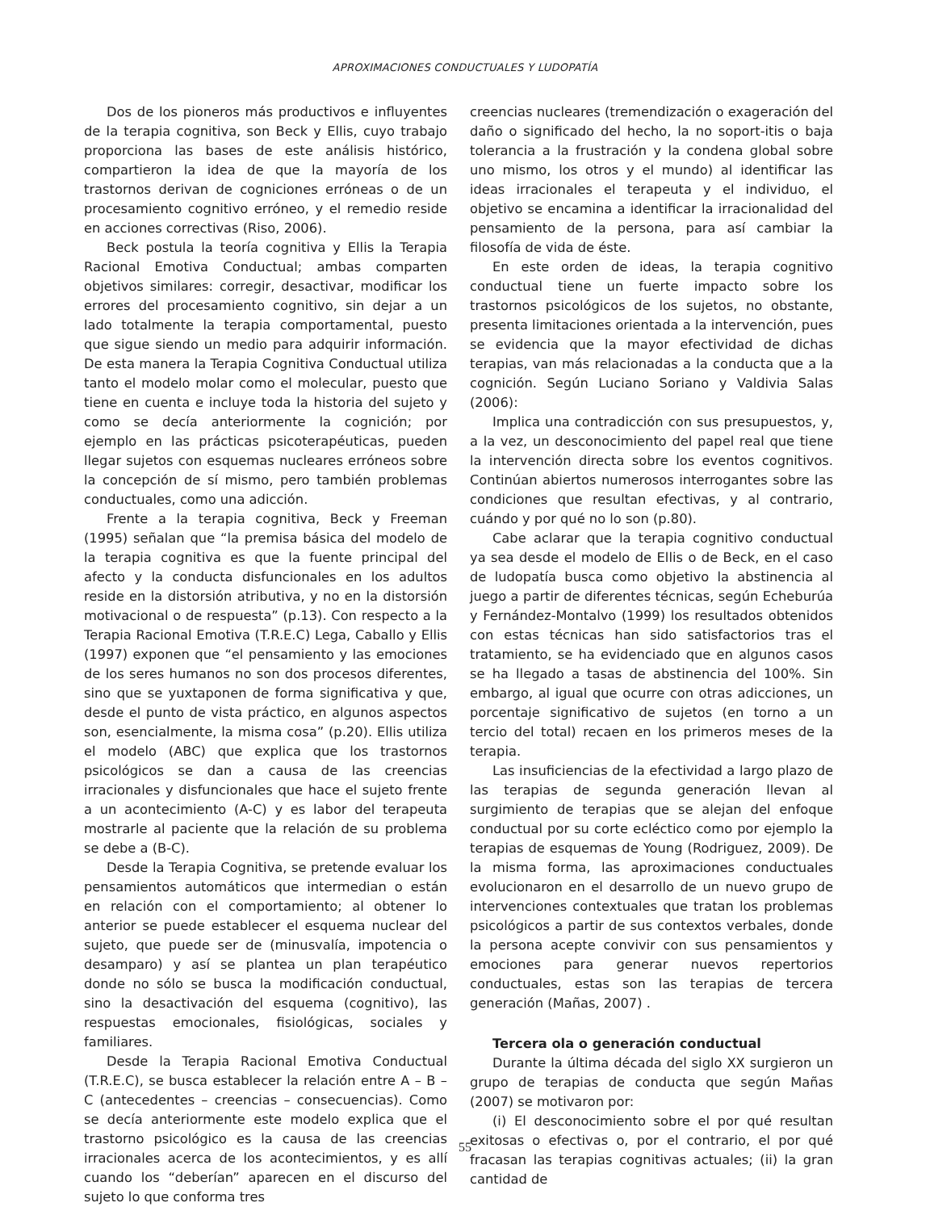APROXIMACIONES CONDUCTUALES Y LUDOPATÍA
Dos de los pioneros más productivos e influyentes de la terapia cognitiva, son Beck y Ellis, cuyo trabajo proporciona las bases de este análisis histórico, compartieron la idea de que la mayoría de los trastornos derivan de cogniciones erróneas o de un procesamiento cognitivo erróneo, y el remedio reside en acciones correctivas (Riso, 2006).
Beck postula la teoría cognitiva y Ellis la Terapia Racional Emotiva Conductual; ambas comparten objetivos similares: corregir, desactivar, modificar los errores del procesamiento cognitivo, sin dejar a un lado totalmente la terapia comportamental, puesto que sigue siendo un medio para adquirir información. De esta manera la Terapia Cognitiva Conductual utiliza tanto el modelo molar como el molecular, puesto que tiene en cuenta e incluye toda la historia del sujeto y como se decía anteriormente la cognición; por ejemplo en las prácticas psicoterapéuticas, pueden llegar sujetos con esquemas nucleares erróneos sobre la concepción de sí mismo, pero también problemas conductuales, como una adicción.
Frente a la terapia cognitiva, Beck y Freeman (1995) señalan que “la premisa básica del modelo de la terapia cognitiva es que la fuente principal del afecto y la conducta disfuncionales en los adultos reside en la distorsión atributiva, y no en la distorsión motivacional o de respuesta” (p.13). Con respecto a la Terapia Racional Emotiva (T.R.E.C) Lega, Caballo y Ellis (1997) exponen que “el pensamiento y las emociones de los seres humanos no son dos procesos diferentes, sino que se yuxtaponen de forma significativa y que, desde el punto de vista práctico, en algunos aspectos son, esencialmente, la misma cosa” (p.20). Ellis utiliza el modelo (ABC) que explica que los trastornos psicológicos se dan a causa de las creencias irracionales y disfuncionales que hace el sujeto frente a un acontecimiento (A-C) y es labor del terapeuta mostrarle al paciente que la relación de su problema se debe a (B-C).
Desde la Terapia Cognitiva, se pretende evaluar los pensamientos automáticos que intermedian o están en relación con el comportamiento; al obtener lo anterior se puede establecer el esquema nuclear del sujeto, que puede ser de (minusvalía, impotencia o desamparo) y así se plantea un plan terapéutico donde no sólo se busca la modificación conductual, sino la desactivación del esquema (cognitivo), las respuestas emocionales, fisiológicas, sociales y familiares.
Desde la Terapia Racional Emotiva Conductual (T.R.E.C), se busca establecer la relación entre A – B – C (antecedentes – creencias – consecuencias). Como se decía anteriormente este modelo explica que el trastorno psicológico es la causa de las creencias irracionales acerca de los acontecimientos, y es allí cuando los “deberían” aparecen en el discurso del sujeto lo que conforma tres
creencias nucleares (tremendización o exageración del daño o significado del hecho, la no soport-itis o baja tolerancia a la frustración y la condena global sobre uno mismo, los otros y el mundo) al identificar las ideas irracionales el terapeuta y el individuo, el objetivo se encamina a identificar la irracionalidad del pensamiento de la persona, para así cambiar la filosofía de vida de éste.
En este orden de ideas, la terapia cognitivo conductual tiene un fuerte impacto sobre los trastornos psicológicos de los sujetos, no obstante, presenta limitaciones orientada a la intervención, pues se evidencia que la mayor efectividad de dichas terapias, van más relacionadas a la conducta que a la cognición. Según Luciano Soriano y Valdivia Salas (2006):
Implica una contradicción con sus presupuestos, y, a la vez, un desconocimiento del papel real que tiene la intervención directa sobre los eventos cognitivos. Continúan abiertos numerosos interrogantes sobre las condiciones que resultan efectivas, y al contrario, cuándo y por qué no lo son (p.80).
Cabe aclarar que la terapia cognitivo conductual ya sea desde el modelo de Ellis o de Beck, en el caso de ludopatía busca como objetivo la abstinencia al juego a partir de diferentes técnicas, según Echeburúa y Fernández-Montalvo (1999) los resultados obtenidos con estas técnicas han sido satisfactorios tras el tratamiento, se ha evidenciado que en algunos casos se ha llegado a tasas de abstinencia del 100%. Sin embargo, al igual que ocurre con otras adicciones, un porcentaje significativo de sujetos (en torno a un tercio del total) recaen en los primeros meses de la terapia.
Las insuficiencias de la efectividad a largo plazo de las terapias de segunda generación llevan al surgimiento de terapias que se alejan del enfoque conductual por su corte ecléctico como por ejemplo la terapias de esquemas de Young (Rodriguez, 2009). De la misma forma, las aproximaciones conductuales evolucionaron en el desarrollo de un nuevo grupo de intervenciones contextuales que tratan los problemas psicológicos a partir de sus contextos verbales, donde la persona acepte convivir con sus pensamientos y emociones para generar nuevos repertorios conductuales, estas son las terapias de tercera generación (Mañas, 2007) .
Tercera ola o generación conductual
Durante la última década del siglo XX surgieron un grupo de terapias de conducta que según Mañas (2007) se motivaron por:
(i) El desconocimiento sobre el por qué resultan exitosas o efectivas o, por el contrario, el por qué fracasan las terapias cognitivas actuales; (ii) la gran cantidad de
55